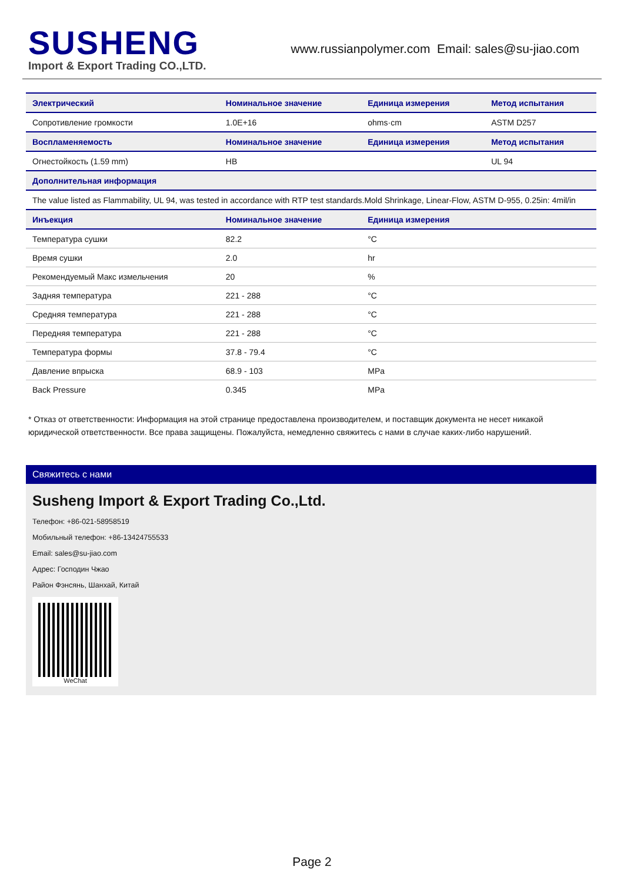SUSHENG
Import & Export Trading CO.,LTD.
www.russianpolymer.com Email: sales@su-jiao.com
| Электрический | Номинальное значение | Единица измерения | Метод испытания |
| --- | --- | --- | --- |
| Сопротивление громкости | 1.0E+16 | ohms·cm | ASTM D257 |
| Воспламеняемость | Номинальное значение | Единица измерения | Метод испытания |
| Огнестойкость (1.59 mm) | HB | | UL 94 |
| Дополнительная информация | | | |
| The value listed as Flammability, UL 94, was tested in accordance with RTP test standards.Mold Shrinkage, Linear-Flow, ASTM D-955, 0.25in: 4mil/in | | | |
| Инъекция | Номинальное значение | Единица измерения | |
| Температура сушки | 82.2 | °C | |
| Время сушки | 2.0 | hr | |
| Рекомендуемый Макс измельчения | 20 | % | |
| Задняя температура | 221 - 288 | °C | |
| Средняя температура | 221 - 288 | °C | |
| Передняя температура | 221 - 288 | °C | |
| Температура формы | 37.8 - 79.4 | °C | |
| Давление впрыска | 68.9 - 103 | MPa | |
| Back Pressure | 0.345 | MPa | |
* Отказ от ответственности: Информация на этой странице предоставлена производителем, и поставщик документа не несет никакой юридической ответственности. Все права защищены. Пожалуйста, немедленно свяжитесь с нами в случае каких-либо нарушений.
Свяжитесь с нами
Susheng Import & Export Trading Co.,Ltd.
Телефон: +86-021-58958519
Мобильный телефон: +86-13424755533
Email: sales@su-jiao.com
Адрес: Господин Чжао
Район Фэнсянь, Шанхай, Китай
WeChat
Page 2